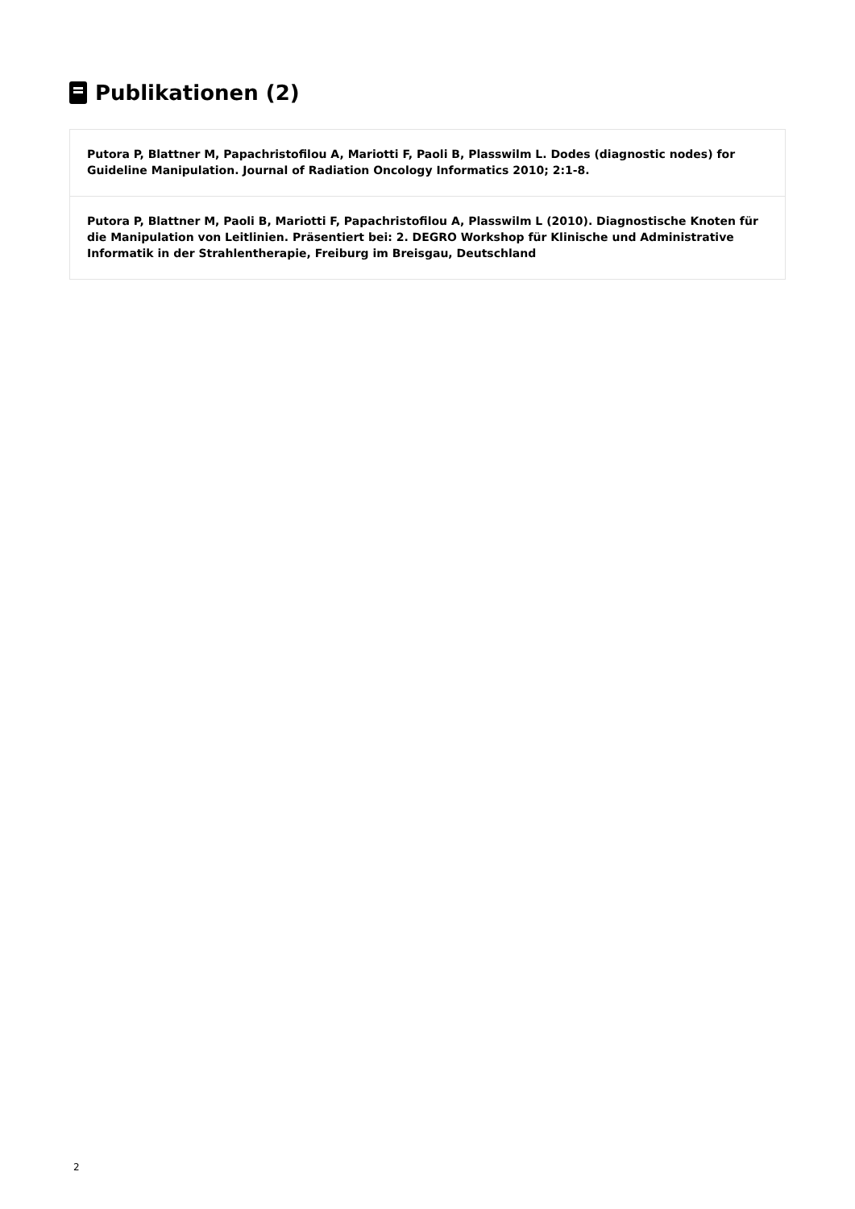Publikationen (2)
Putora P, Blattner M, Papachristofilou A, Mariotti F, Paoli B, Plasswilm L. Dodes (diagnostic nodes) for Guideline Manipulation. Journal of Radiation Oncology Informatics 2010; 2:1-8.
Putora P, Blattner M, Paoli B, Mariotti F, Papachristofilou A, Plasswilm L (2010). Diagnostische Knoten für die Manipulation von Leitlinien. Präsentiert bei: 2. DEGRO Workshop für Klinische und Administrative Informatik in der Strahlentherapie, Freiburg im Breisgau, Deutschland
2